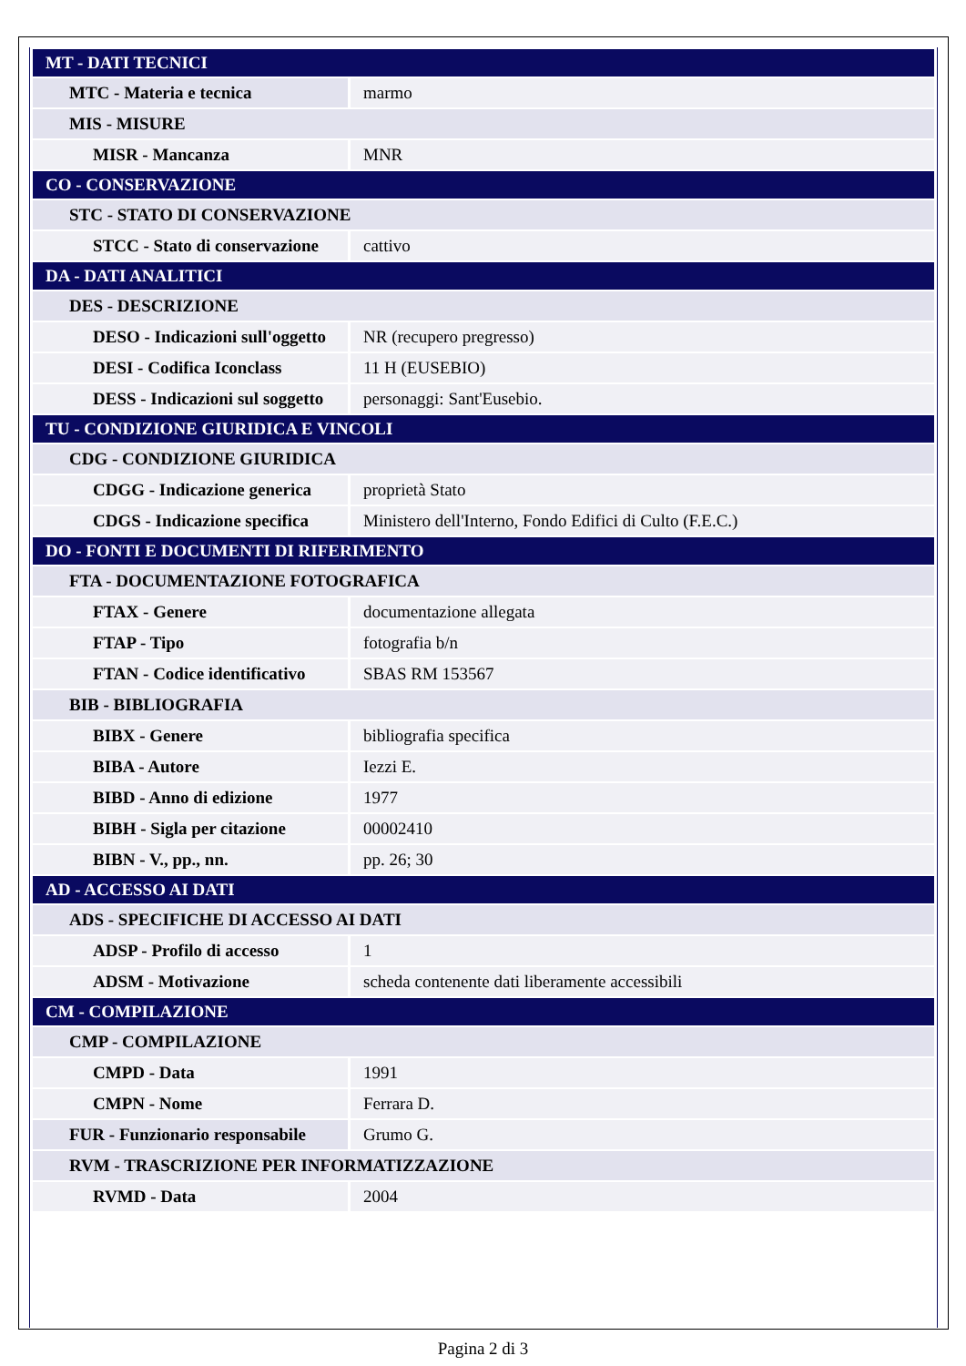| MT - DATI TECNICI | |
| MTC - Materia e tecnica | marmo |
| MIS - MISURE | |
| MISR - Mancanza | MNR |
| CO - CONSERVAZIONE | |
| STC - STATO DI CONSERVAZIONE | |
| STCC - Stato di conservazione | cattivo |
| DA - DATI ANALITICI | |
| DES - DESCRIZIONE | |
| DESO - Indicazioni sull'oggetto | NR (recupero pregresso) |
| DESI - Codifica Iconclass | 11 H (EUSEBIO) |
| DESS - Indicazioni sul soggetto | personaggi: Sant'Eusebio. |
| TU - CONDIZIONE GIURIDICA E VINCOLI | |
| CDG - CONDIZIONE GIURIDICA | |
| CDGG - Indicazione generica | proprietà Stato |
| CDGS - Indicazione specifica | Ministero dell'Interno, Fondo Edifici di Culto (F.E.C.) |
| DO - FONTI E DOCUMENTI DI RIFERIMENTO | |
| FTA - DOCUMENTAZIONE FOTOGRAFICA | |
| FTAX - Genere | documentazione allegata |
| FTAP - Tipo | fotografia b/n |
| FTAN - Codice identificativo | SBAS RM 153567 |
| BIB - BIBLIOGRAFIA | |
| BIBX - Genere | bibliografia specifica |
| BIBA - Autore | Iezzi E. |
| BIBD - Anno di edizione | 1977 |
| BIBH - Sigla per citazione | 00002410 |
| BIBN - V., pp., nn. | pp. 26; 30 |
| AD - ACCESSO AI DATI | |
| ADS - SPECIFICHE DI ACCESSO AI DATI | |
| ADSP - Profilo di accesso | 1 |
| ADSM - Motivazione | scheda contenente dati liberamente accessibili |
| CM - COMPILAZIONE | |
| CMP - COMPILAZIONE | |
| CMPD - Data | 1991 |
| CMPN - Nome | Ferrara D. |
| FUR - Funzionario responsabile | Grumo G. |
| RVM - TRASCRIZIONE PER INFORMATIZZAZIONE | |
| RVMD - Data | 2004 |
Pagina 2 di 3